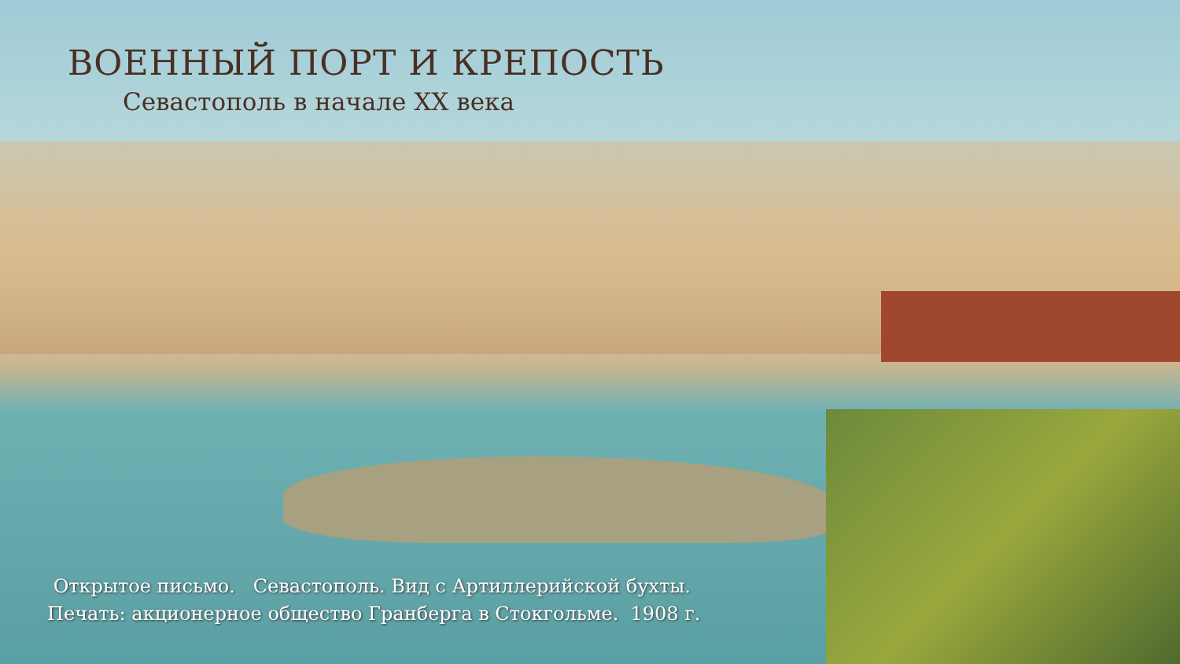ВОЕННЫЙ ПОРТ И КРЕПОСТЬ
Севастополь в начале XX века
Открытое письмо. Севастополь. Вид с Артиллерийской бухты.
Печать: акционерное общество Гранберга в Стокгольме. 1908 г.